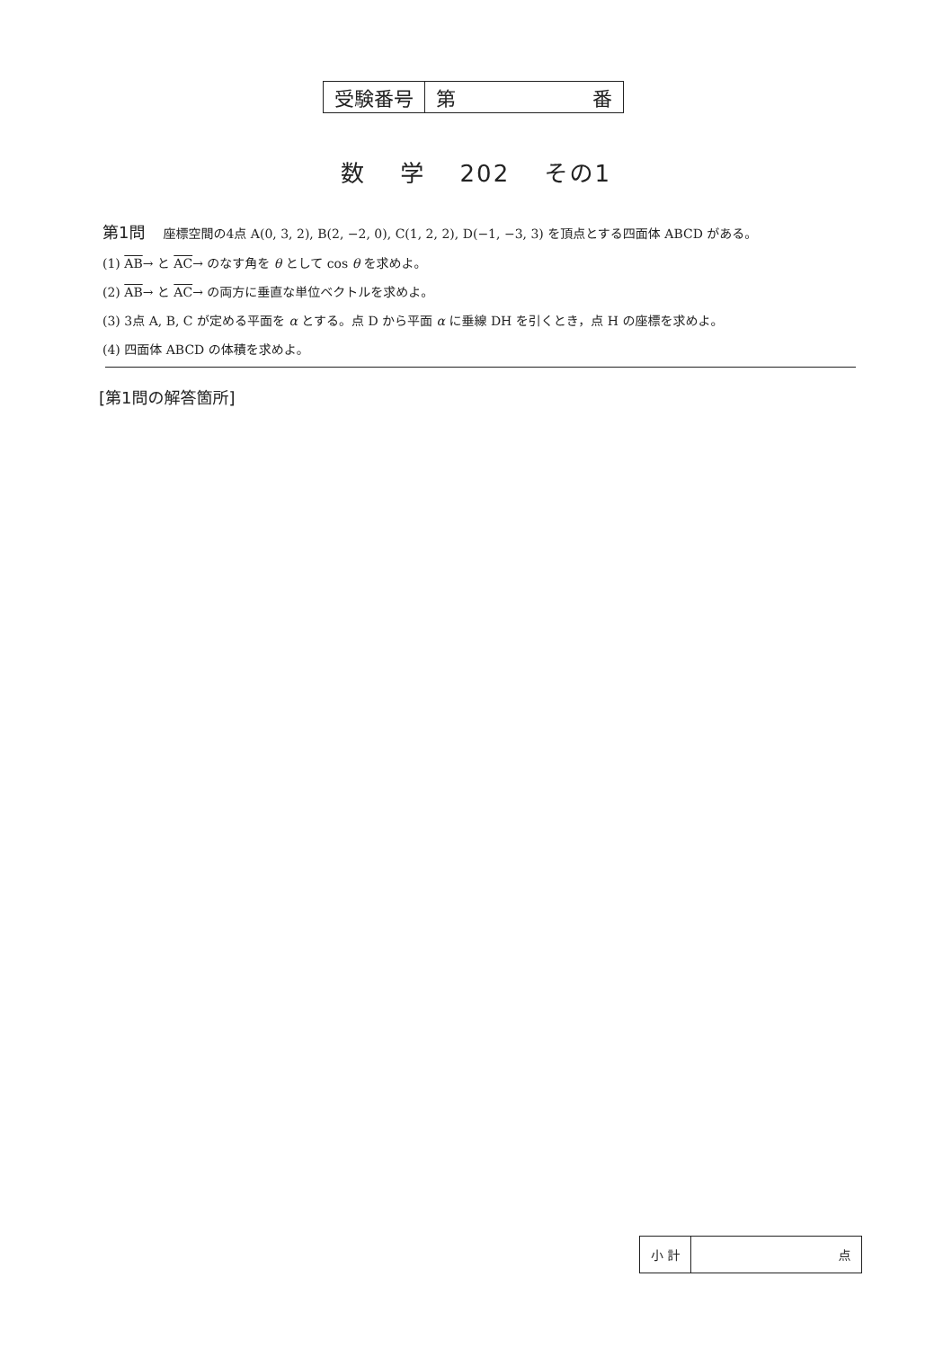| 受験番号 | 第 番 |
数 学 202 その1
第1問 座標空間の4点 A(0, 3, 2), B(2, −2, 0), C(1, 2, 2), D(−1, −3, 3) を頂点とする四面体 ABCD がある。
(1) AB→ と AC→ のなす角を θ として cos θ を求めよ。
(2) AB→ と AC→ の両方に垂直な単位ベクトルを求めよ。
(3) 3点 A, B, C が定める平面を α とする。点 D から平面 α に垂線 DH を引くとき，点 H の座標を求めよ。
(4) 四面体 ABCD の体積を求めよ。
[第1問の解答箇所]
| 小 計 | 点 |